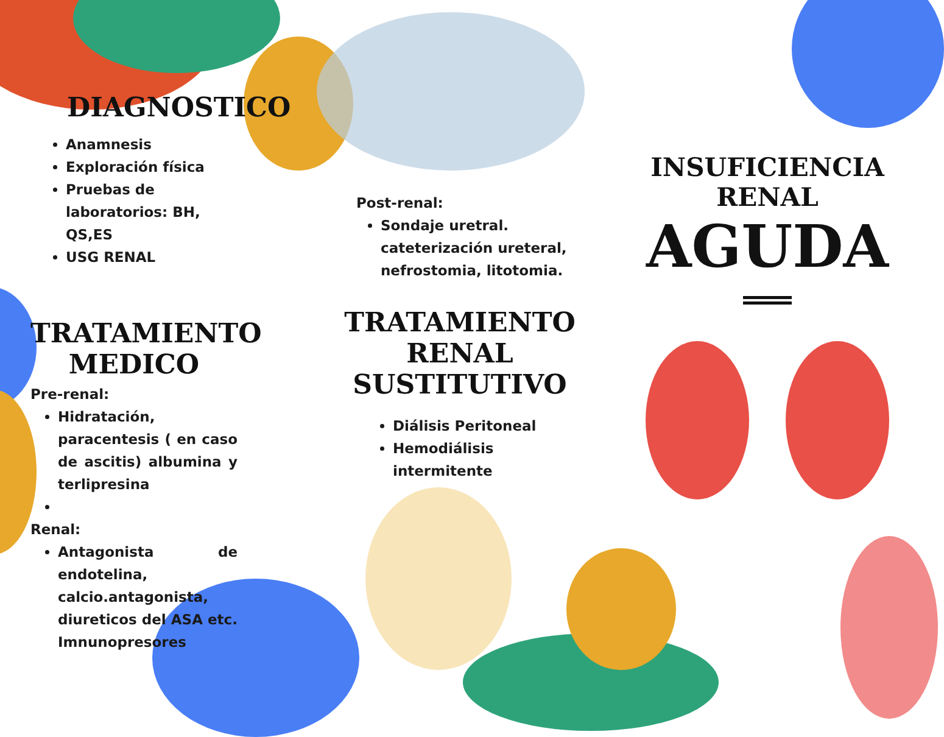DIAGNOSTICO
Anamnesis
Exploración física
Pruebas de laboratorios: BH, QS,ES
USG RENAL
TRATAMIENTO MEDICO
Pre-renal:
Hidratación, paracentesis ( en caso de ascitis) albumina y terlipresina
Renal:
Antagonista de endotelina, calcio.antagonista, diureticos del ASA etc. Imnunopresores
Post-renal:
Sondaje uretral. cateterización ureteral, nefrostomia, litotomia.
TRATAMIENTO RENAL SUSTITUTIVO
Diálisis Peritoneal
Hemodiálisis intermitente
INSUFICIENCIA RENAL
AGUDA